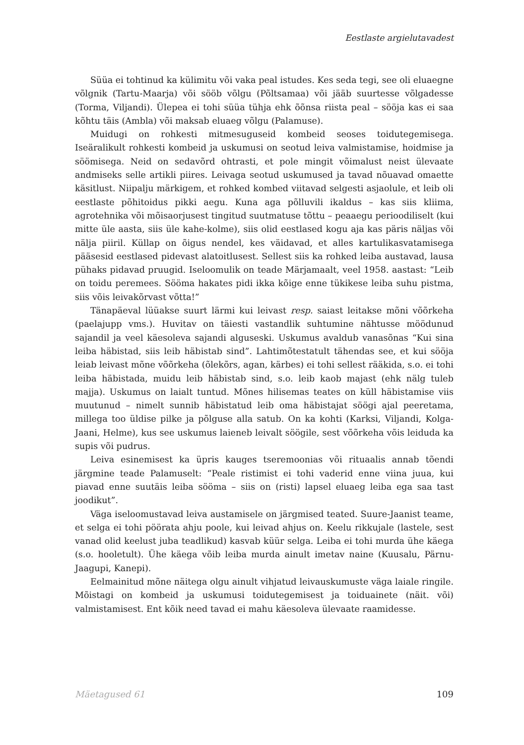Eestlaste argielutavadest
Süüa ei tohtinud ka külimitu või vaka peal istudes. Kes seda tegi, see oli eluaegne võlgnik (Tartu-Maarja) või sööb võlgu (Põltsamaa) või jääb suurtesse võlgadesse (Torma, Viljandi). Ülepea ei tohi süüa tühja ehk õõnsa riista peal – sööja kas ei saa kõhtu täis (Ambla) või maksab eluaeg võlgu (Palamuse).
Muidugi on rohkesti mitmesuguseid kombeid seoses toidutegemisega. Iseäralikult rohkesti kombeid ja uskumusi on seotud leiva valmistamise, hoidmise ja söömisega. Neid on sedavõrd ohtrasti, et pole mingit võimalust neist ülevaate andmiseks selle artikli piires. Leivaga seotud uskumused ja tavad nõuavad omaette käsitlust. Niipalju märkigem, et rohked kombed viitavad selgesti asjaolule, et leib oli eestlaste põhitoidus pikki aegu. Kuna aga põlluvili ikaldus – kas siis kliima, agrotehnika või mõisaorjusest tingitud suutmatuse tõttu – peaaegu perioodiliselt (kui mitte üle aasta, siis üle kahe-kolme), siis olid eestlased kogu aja kas päris näljas või nälja piiril. Küllap on õigus nendel, kes väidavad, et alles kartulikasvatamisega pääsesid eestlased pidevast alatoitlusest. Sellest siis ka rohked leiba austavad, lausa pühaks pidavad pruugid. Iseloomulik on teade Märjamaalt, veel 1958. aastast: “Leib on toidu peremees. Sööma hakates pidi ikka kõige enne tükikese leiba suhu pistma, siis võis leivakõrvast võtta!”
Tänapäeval lüüakse suurt lärmi kui leivast resp. saiast leitakse mõni võõrkeha (paelajupp vms.). Huvitav on täiesti vastandlik suhtumine nähtusse möödunud sajandil ja veel käesoleva sajandi alguseski. Uskumus avaldub vanasõnas “Kui sina leiba häbistad, siis leib häbistab sind”. Lahtimõtestatult tähendas see, et kui sööja leiab leivast mõne võõrkeha (õlekõrs, agan, kärbes) ei tohi sellest rääkida, s.o. ei tohi leiba häbistada, muidu leib häbistab sind, s.o. leib kaob majast (ehk nälg tuleb majja). Uskumus on laialt tuntud. Mõnes hilisemas teates on küll häbistamise viis muutunud – nimelt sunnib häbistatud leib oma häbistajat söögi ajal peeretama, millega too üldise pilke ja põlguse alla satub. On ka kohti (Karksi, Viljandi, Kolga-Jaani, Helme), kus see uskumus laieneb leivalt söögile, sest võõrkeha võis leiduda ka supis või pudrus.
Leiva esinemisest ka üpris kauges tseremoonias või rituaalis annab tõendi järgmine teade Palamuselt: “Peale ristimist ei tohi vaderid enne viina juua, kui piavad enne suutäis leiba sööma – siis on (risti) lapsel eluaeg leiba ega saa tast joodikut”.
Väga iseloomustavad leiva austamisele on järgmised teated. Suure-Jaanist teame, et selga ei tohi pöörata ahju poole, kui leivad ahjus on. Keelu rikkujale (lastele, sest vanad olid keelust juba teadlikud) kasvab küür selga. Leiba ei tohi murda ühe käega (s.o. hooletult). Ühe käega võib leiba murda ainult imetav naine (Kuusalu, Pärnu- Jaagupi, Kanepi).
Eelmainitud mõne näitega olgu ainult vihjatud leivauskumuste väga laiale ringile. Mõistagi on kombeid ja uskumusi toidutegemisest ja toiduainete (näit. või) valmistamisest. Ent kõik need tavad ei mahu käesoleva ülevaate raamidesse.
Mäetagused 61 109